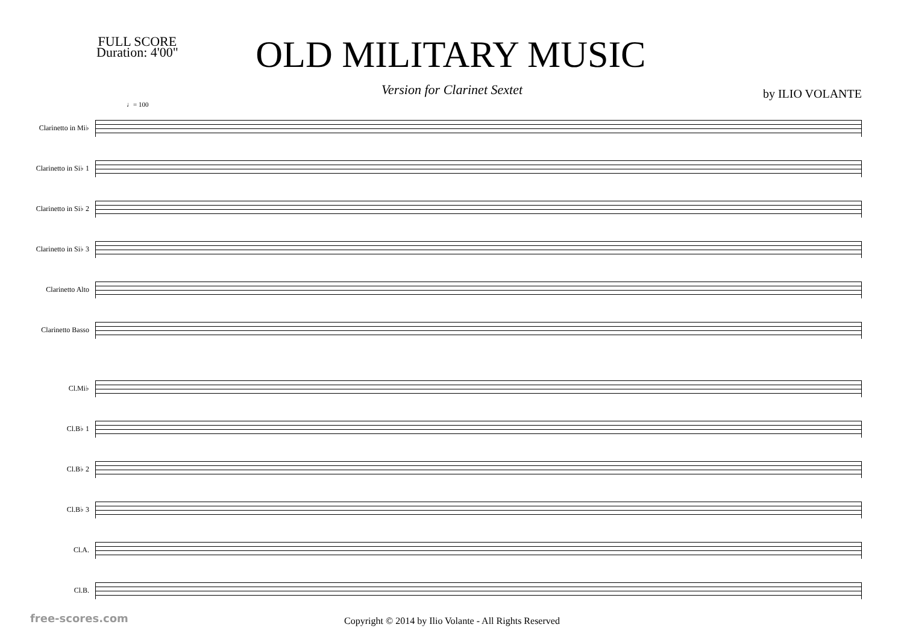FULL SCORE
Duration: 4'00"
OLD MILITARY MUSIC
Version for Clarinet Sextet
by ILIO VOLANTE
♩= 100
Clarinetto in Mi♭
Clarinetto in Si♭ 1
Clarinetto in Si♭ 2
Clarinetto in Si♭ 3
Clarinetto Alto
Clarinetto Basso
Cl.Mi♭
Cl.B♭ 1
Cl.B♭ 2
Cl.B♭ 3
Cl.A.
Cl.B.
Copyright © 2014 by Ilio Volante - All Rights Reserved
free-scores.com